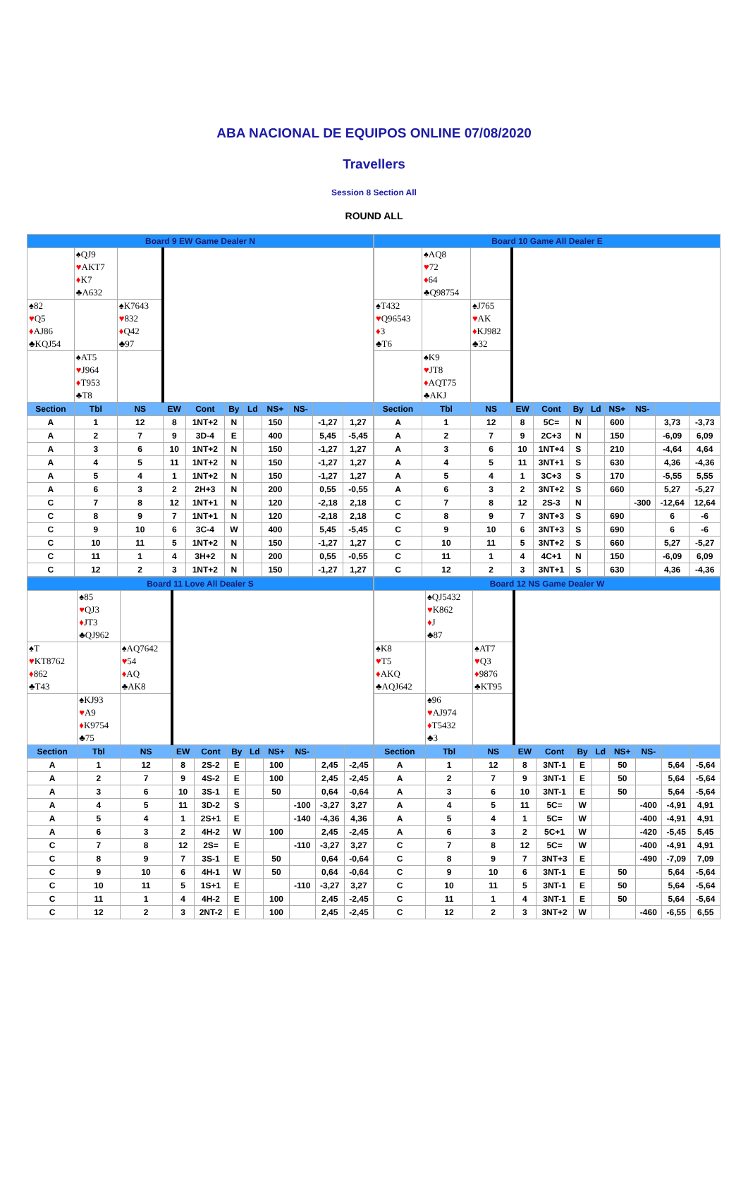ABA NACIONAL DE EQUIPOS ONLINE 07/08/2020
Travellers
Session 8 Section All
ROUND ALL
| Board 9 EW Game Dealer N | | | | | | | | | | |
| --- | --- | --- | --- | --- | --- | --- | --- | --- | --- | --- |
| | ♠QJ9 ♥ AKT7 ♦ K7 ♣A632 | | | | | | | | | |
| ♠82 ♥ Q5 ♦ AJ86 ♣KQJ54 | | ♠K7643 ♥ 832 ♦ Q42 ♣97 | | | | | | | | |
| | ♠AT5 ♥ J964 ♦ T953 ♣T8 | | | | | | | | | |
| Section | Tbl | NS | EW | Cont | By | Ld | NS+ | NS- | | |
| A | 1 | 12 | 8 | 1NT+2 | N | | 150 | | -1,27 | 1,27 |
| A | 2 | 7 | 9 | 3D-4 | E | | 400 | | 5,45 | -5,45 |
| A | 3 | 6 | 10 | 1NT+2 | N | | 150 | | -1,27 | 1,27 |
| A | 4 | 5 | 11 | 1NT+2 | N | | 150 | | -1,27 | 1,27 |
| A | 5 | 4 | 1 | 1NT+2 | N | | 150 | | -1,27 | 1,27 |
| A | 6 | 3 | 2 | 2H+3 | N | | 200 | | 0,55 | -0,55 |
| C | 7 | 8 | 12 | 1NT+1 | N | | 120 | | -2,18 | 2,18 |
| C | 8 | 9 | 7 | 1NT+1 | N | | 120 | | -2,18 | 2,18 |
| C | 9 | 10 | 6 | 3C-4 | W | | 400 | | 5,45 | -5,45 |
| C | 10 | 11 | 5 | 1NT+2 | N | | 150 | | -1,27 | 1,27 |
| C | 11 | 1 | 4 | 3H+2 | N | | 200 | | 0,55 | -0,55 |
| C | 12 | 2 | 3 | 1NT+2 | N | | 150 | | -1,27 | 1,27 |
| Board 10 Game All Dealer E | | | | | | | | | | |
| --- | --- | --- | --- | --- | --- | --- | --- | --- | --- | --- |
| | ♠AQ8 ♥ 72 ♦ 64 ♣Q98754 | | | | | | | | | |
| ♠T432 ♥ Q96543 ♦ 3 ♣T6 | | ♠J765 ♥ AK ♦ KJ982 ♣32 | | | | | | | | |
| | ♠K9 ♥ JT8 ♦ AQT75 ♣AKJ | | | | | | | | | |
| Section | Tbl | NS | EW | Cont | By | Ld | NS+ | NS- | | |
| A | 1 | 12 | 8 | 5C= | N | | 600 | | 3,73 | -3,73 |
| A | 2 | 7 | 9 | 2C+3 | N | | 150 | | -6,09 | 6,09 |
| A | 3 | 6 | 10 | 1NT+4 | S | | 210 | | -4,64 | 4,64 |
| A | 4 | 5 | 11 | 3NT+1 | S | | 630 | | 4,36 | -4,36 |
| A | 5 | 4 | 1 | 3C+3 | S | | 170 | | -5,55 | 5,55 |
| A | 6 | 3 | 2 | 3NT+2 | S | | 660 | | 5,27 | -5,27 |
| C | 7 | 8 | 12 | 2S-3 | N | | | -300 | -12,64 | 12,64 |
| C | 8 | 9 | 7 | 3NT+3 | S | | 690 | | 6 | -6 |
| C | 9 | 10 | 6 | 3NT+3 | S | | 690 | | 6 | -6 |
| C | 10 | 11 | 5 | 3NT+2 | S | | 660 | | 5,27 | -5,27 |
| C | 11 | 1 | 4 | 4C+1 | N | | 150 | | -6,09 | 6,09 |
| C | 12 | 2 | 3 | 3NT+1 | S | | 630 | | 4,36 | -4,36 |
| Board 11 Love All Dealer S | | | | | | | | | | |
| --- | --- | --- | --- | --- | --- | --- | --- | --- | --- | --- |
| | ♠85 ♥ QJ3 ♦ JT3 ♣QJ962 | | | | | | | | | |
| ♠T ♥ KT8762 ♦ 862 ♣T43 | | ♠AQ7642 ♥ 54 ♦ AQ ♣AK8 | | | | | | | | |
| | ♠KJ93 ♥ A9 ♦ K9754 ♣75 | | | | | | | | | |
| Section | Tbl | NS | EW | Cont | By | Ld | NS+ | NS- | | |
| A | 1 | 12 | 8 | 2S-2 | E | | 100 | | 2,45 | -2,45 |
| A | 2 | 7 | 9 | 4S-2 | E | | 100 | | 2,45 | -2,45 |
| A | 3 | 6 | 10 | 3S-1 | E | | 50 | | 0,64 | -0,64 |
| A | 4 | 5 | 11 | 3D-2 | S | | | -100 | -3,27 | 3,27 |
| A | 5 | 4 | 1 | 2S+1 | E | | | -140 | -4,36 | 4,36 |
| A | 6 | 3 | 2 | 4H-2 | W | | 100 | | 2,45 | -2,45 |
| C | 7 | 8 | 12 | 2S= | E | | | -110 | -3,27 | 3,27 |
| C | 8 | 9 | 7 | 3S-1 | E | | 50 | | 0,64 | -0,64 |
| C | 9 | 10 | 6 | 4H-1 | W | | 50 | | 0,64 | -0,64 |
| C | 10 | 11 | 5 | 1S+1 | E | | | -110 | -3,27 | 3,27 |
| C | 11 | 1 | 4 | 4H-2 | E | | 100 | | 2,45 | -2,45 |
| C | 12 | 2 | 3 | 2NT-2 | E | | 100 | | 2,45 | -2,45 |
| Board 12 NS Game Dealer W | | | | | | | | | | |
| --- | --- | --- | --- | --- | --- | --- | --- | --- | --- | --- |
| | ♠QJ5432 ♥ K862 ♦ J ♣87 | | | | | | | | | |
| ♠K8 ♥ T5 ♦ AKQ ♣AQJ642 | | ♠AT7 ♥ Q3 ♦ 9876 ♣KT95 | | | | | | | | |
| | ♠96 ♥ AJ974 ♦ T5432 ♣3 | | | | | | | | | |
| Section | Tbl | NS | EW | Cont | By | Ld | NS+ | NS- | | |
| A | 1 | 12 | 8 | 3NT-1 | E | | 50 | | 5,64 | -5,64 |
| A | 2 | 7 | 9 | 3NT-1 | E | | 50 | | 5,64 | -5,64 |
| A | 3 | 6 | 10 | 3NT-1 | E | | 50 | | 5,64 | -5,64 |
| A | 4 | 5 | 11 | 5C= | W | | | -400 | -4,91 | 4,91 |
| A | 5 | 4 | 1 | 5C= | W | | | -400 | -4,91 | 4,91 |
| A | 6 | 3 | 2 | 5C+1 | W | | | -420 | -5,45 | 5,45 |
| C | 7 | 8 | 12 | 5C= | W | | | -400 | -4,91 | 4,91 |
| C | 8 | 9 | 7 | 3NT+3 | E | | | -490 | -7,09 | 7,09 |
| C | 9 | 10 | 6 | 3NT-1 | E | | 50 | | 5,64 | -5,64 |
| C | 10 | 11 | 5 | 3NT-1 | E | | 50 | | 5,64 | -5,64 |
| C | 11 | 1 | 4 | 3NT-1 | E | | 50 | | 5,64 | -5,64 |
| C | 12 | 2 | 3 | 3NT+2 | W | | | -460 | -6,55 | 6,55 |